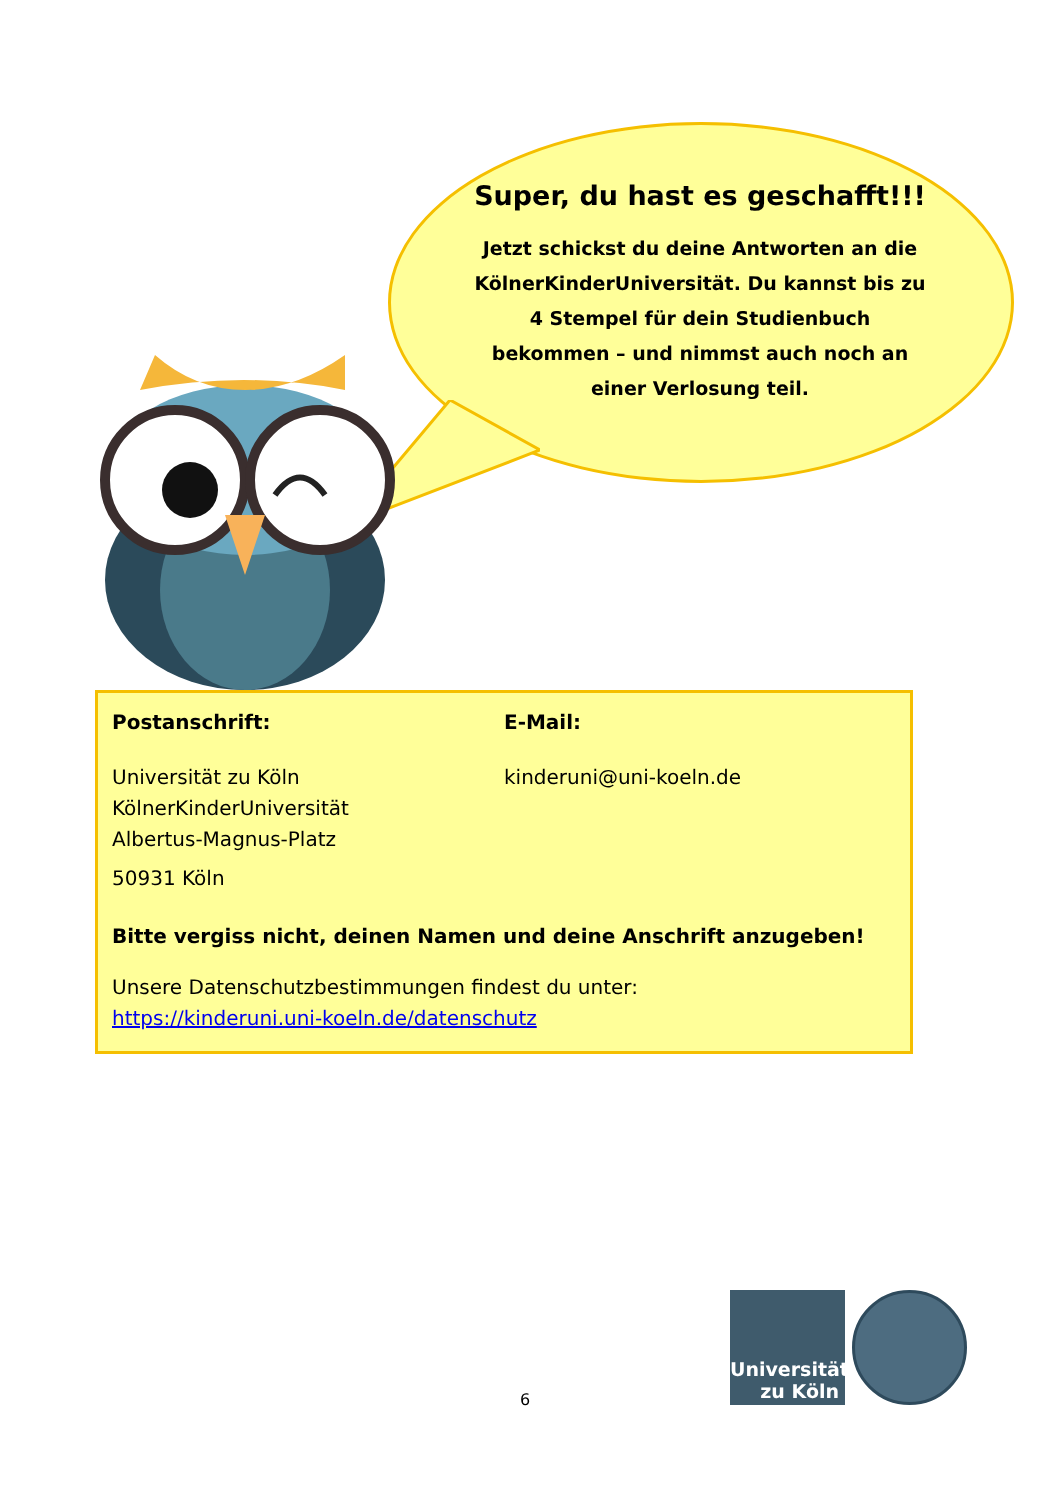Super, du hast es geschafft!!!
Jetzt schickst du deine Antworten an die KölnerKinderUniversität. Du kannst bis zu 4 Stempel für dein Studienbuch bekommen – und nimmst auch noch an einer Verlosung teil.
Postanschrift:
Universität zu Köln
KölnerKinderUniversität
Albertus-Magnus-Platz
50931 Köln
E-Mail:
kinderuni@uni-koeln.de
Bitte vergiss nicht, deinen Namen und deine Anschrift anzugeben!
Unsere Datenschutzbestimmungen findest du unter:
https://kinderuni.uni-koeln.de/datenschutz
6
Universität
zu Köln